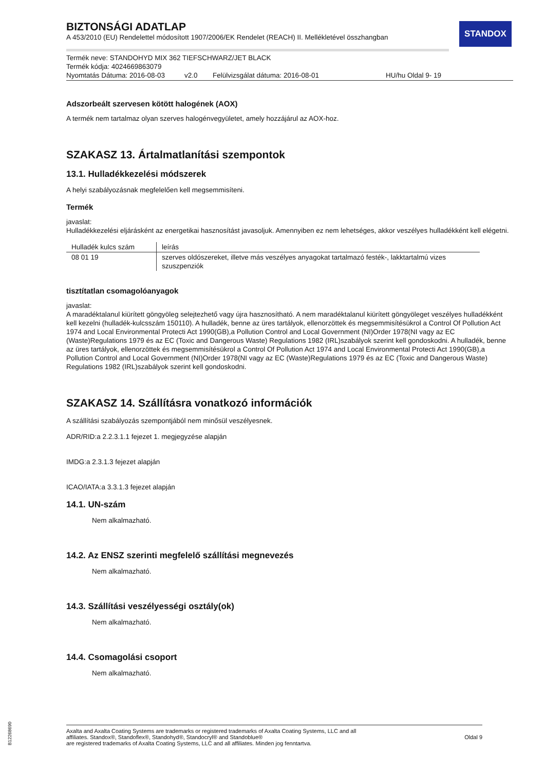STANDOX
BIZTONSÁGI ADATLAP
A 453/2010 (EU) Rendelettel módosított 1907/2006/EK Rendelet (REACH) II. Mellékletével összhangban
Termék neve: STANDOHYD MIX 362 TIEFSCHWARZ/JET BLACK
Termék kódja: 4024669863079
Nyomtatás Dátuma: 2016-08-03 v2.0 Felülvizsgálat dátuma: 2016-08-01 HU/hu Oldal 9- 19
Adszorbeált szervesen kötött halogének (AOX)
A termék nem tartalmaz olyan szerves halogénvegyületet, amely hozzájárul az AOX-hoz.
SZAKASZ 13. Ártalmatlanítási szempontok
13.1. Hulladékkezelési módszerek
A helyi szabályozásnak megfelelően kell megsemmisíteni.
Termék
javaslat:
Hulladékkezelési eljárásként az energetikai hasznosítást javasoljuk. Amennyiben ez nem lehetséges, akkor veszélyes hulladékként kell elégetni.
| Hulladék kulcs szám | leírás |
| --- | --- |
| 08 01 19 | szerves oldószereket, illetve más veszélyes anyagokat tartalmazó festék-, lakktartalmú vizes szuszpenziók |
tisztítatlan csomagolóanyagok
javaslat:
A maradéktalanul kiürített göngyöleg selejtezhető vagy újra hasznosítható. A nem maradéktalanul kiürített göngyöleget veszélyes hulladékként kell kezelni (hulladék-kulcsszám 150110). A hulladék, benne az üres tartályok, ellenorzöttek és megsemmisítésükrol a Control Of Pollution Act 1974 and Local Environmental Protecti Act 1990(GB),a Pollution Control and Local Government (NI)Order 1978(NI vagy az EC (Waste)Regulations 1979 és az EC (Toxic and Dangerous Waste) Regulations 1982 (IRL)szabályok szerint kell gondoskodni. A hulladék, benne az üres tartályok, ellenorzöttek és megsemmisítésükrol a Control Of Pollution Act 1974 and Local Environmental Protecti Act 1990(GB),a Pollution Control and Local Government (NI)Order 1978(NI vagy az EC (Waste)Regulations 1979 és az EC (Toxic and Dangerous Waste) Regulations 1982 (IRL)szabályok szerint kell gondoskodni.
SZAKASZ 14. Szállításra vonatkozó információk
A szállítási szabályozás szempontjából nem minősül veszélyesnek.
ADR/RID:a 2.2.3.1.1 fejezet 1. megjegyzése alapján
IMDG:a 2.3.1.3 fejezet alapján
ICAO/IATA:a 3.3.1.3 fejezet alapján
14.1. UN-szám
Nem alkalmazható.
14.2. Az ENSZ szerinti megfelelő szállítási megnevezés
Nem alkalmazható.
14.3. Szállítási veszélyességi osztály(ok)
Nem alkalmazható.
14.4. Csomagolási csoport
Nem alkalmazható.
Axalta and Axalta Coating Systems are trademarks or registered trademarks of Axalta Coating Systems, LLC and all
affiliates. Standox®, Standoflex®, Standohyd®, Standocryl® and Standoblue®
are registered trademarks of Axalta Coating Systems, LLC and all affiliates. Minden jog fenntartva.
Oldal 9
B12268690